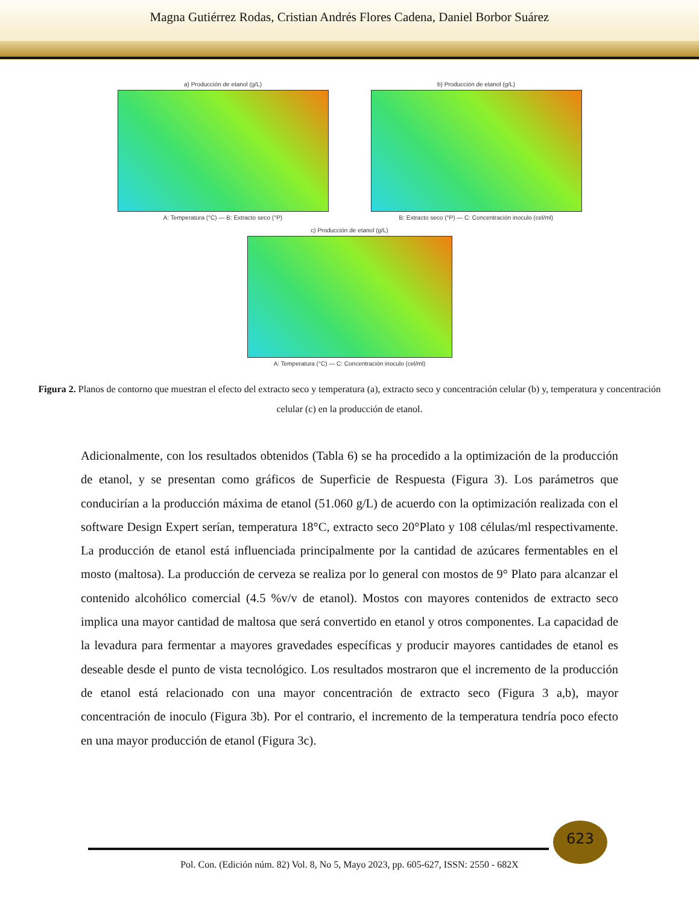Magna Gutiérrez Rodas, Cristian Andrés Flores Cadena, Daniel Borbor Suárez
a) Producción de etanol (g/L)
A: Temperatura (°C) — B: Extracto seco (°P)
b) Producción de etanol (g/L)
B: Extracto seco (°P) — C: Concentración inoculo (cel/ml)
c) Producción de etanol (g/L)
A: Temperatura (°C) — C: Concentración inoculo (cel/ml)
Figura 2. Planos de contorno que muestran el efecto del extracto seco y temperatura (a), extracto seco y concentración celular (b) y, temperatura y concentración celular (c) en la producción de etanol.
Adicionalmente, con los resultados obtenidos (Tabla 6) se ha procedido a la optimización de la producción de etanol, y se presentan como gráficos de Superficie de Respuesta (Figura 3). Los parámetros que conducirían a la producción máxima de etanol (51.060 g/L) de acuerdo con la optimización realizada con el software Design Expert serían, temperatura 18°C, extracto seco 20°Plato y 108 células/ml respectivamente. La producción de etanol está influenciada principalmente por la cantidad de azúcares fermentables en el mosto (maltosa). La producción de cerveza se realiza por lo general con mostos de 9° Plato para alcanzar el contenido alcohólico comercial (4.5 %v/v de etanol). Mostos con mayores contenidos de extracto seco implica una mayor cantidad de maltosa que será convertido en etanol y otros componentes. La capacidad de la levadura para fermentar a mayores gravedades específicas y producir mayores cantidades de etanol es deseable desde el punto de vista tecnológico. Los resultados mostraron que el incremento de la producción de etanol está relacionado con una mayor concentración de extracto seco (Figura 3 a,b), mayor concentración de inoculo (Figura 3b). Por el contrario, el incremento de la temperatura tendría poco efecto en una mayor producción de etanol (Figura 3c).
623
Pol. Con. (Edición núm. 82) Vol. 8, No 5, Mayo 2023, pp. 605-627, ISSN: 2550 - 682X